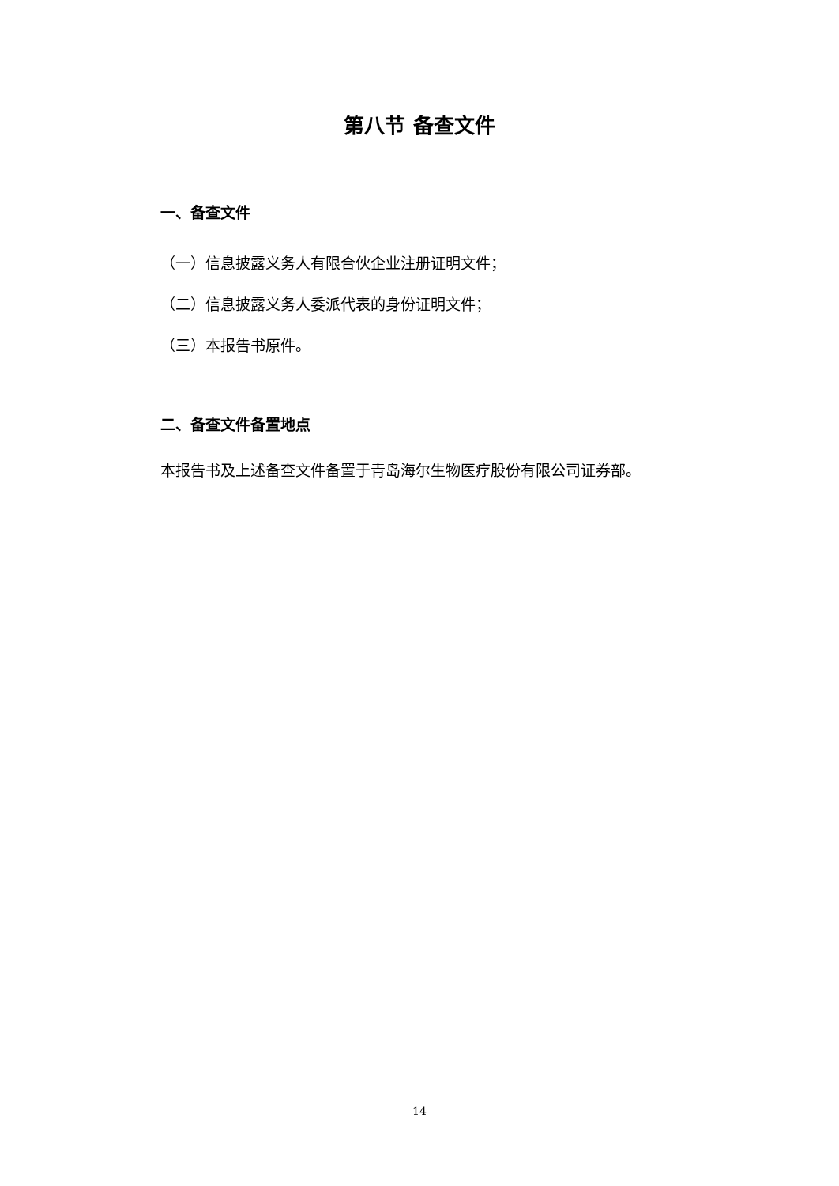第八节 备查文件
一、备查文件
（一）信息披露义务人有限合伙企业注册证明文件；
（二）信息披露义务人委派代表的身份证明文件；
（三）本报告书原件。
二、备查文件备置地点
本报告书及上述备查文件备置于青岛海尔生物医疗股份有限公司证券部。
14